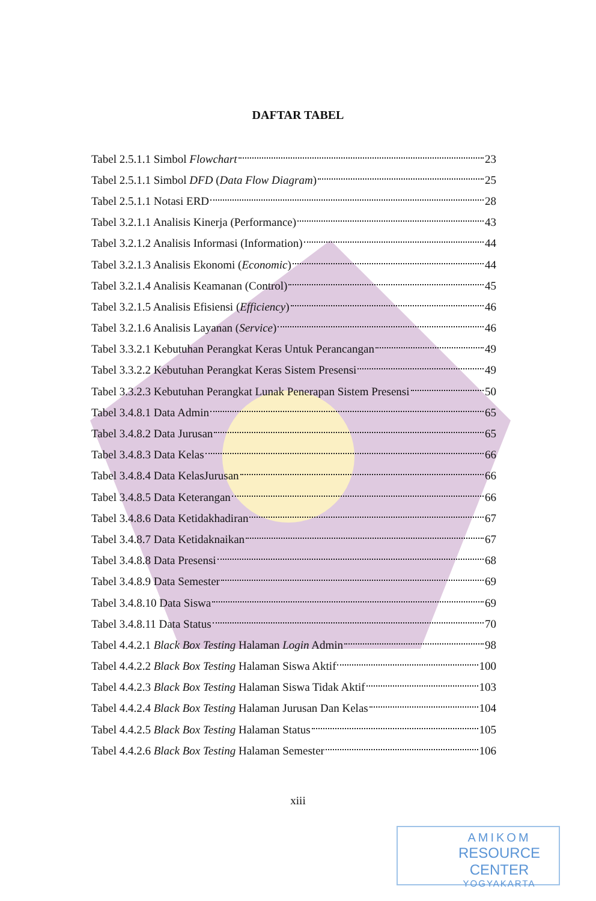DAFTAR TABEL
Tabel 2.5.1.1 Simbol Flowchart 23
Tabel 2.5.1.1 Simbol DFD (Data Flow Diagram) 25
Tabel 2.5.1.1 Notasi ERD 28
Tabel 3.2.1.1 Analisis Kinerja (Performance) 43
Tabel 3.2.1.2 Analisis Informasi (Information) 44
Tabel 3.2.1.3 Analisis Ekonomi (Economic) 44
Tabel 3.2.1.4 Analisis Keamanan (Control) 45
Tabel 3.2.1.5 Analisis Efisiensi (Efficiency) 46
Tabel 3.2.1.6 Analisis Layanan (Service) 46
Tabel 3.3.2.1 Kebutuhan Perangkat Keras Untuk Perancangan 49
Tabel 3.3.2.2 Kebutuhan Perangkat Keras Sistem Presensi 49
Tabel 3.3.2.3 Kebutuhan Perangkat Lunak Penerapan Sistem Presensi 50
Tabel 3.4.8.1 Data Admin 65
Tabel 3.4.8.2 Data Jurusan 65
Tabel 3.4.8.3 Data Kelas 66
Tabel 3.4.8.4 Data KelasJurusan 66
Tabel 3.4.8.5 Data Keterangan 66
Tabel 3.4.8.6 Data Ketidakhadiran 67
Tabel 3.4.8.7 Data Ketidaknaikan 67
Tabel 3.4.8.8 Data Presensi 68
Tabel 3.4.8.9 Data Semester 69
Tabel 3.4.8.10 Data Siswa 69
Tabel 3.4.8.11 Data Status 70
Tabel 4.4.2.1 Black Box Testing Halaman Login Admin 98
Tabel 4.4.2.2 Black Box Testing Halaman Siswa Aktif 100
Tabel 4.4.2.3 Black Box Testing Halaman Siswa Tidak Aktif 103
Tabel 4.4.2.4 Black Box Testing Halaman Jurusan Dan Kelas 104
Tabel 4.4.2.5 Black Box Testing Halaman Status 105
Tabel 4.4.2.6 Black Box Testing Halaman Semester 106
xiii
AMIKOM
RESOURCE CENTER
YOGYAKARTA